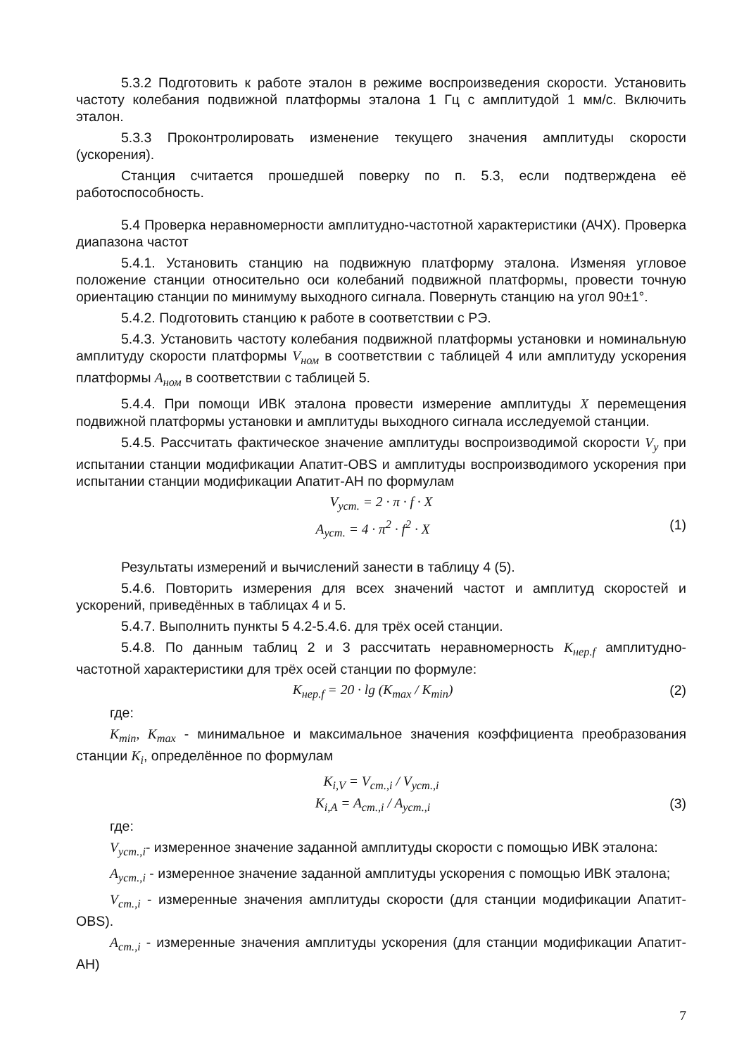5.3.2 Подготовить к работе эталон в режиме воспроизведения скорости. Установить частоту колебания подвижной платформы эталона 1 Гц с амплитудой 1 мм/с. Включить эталон.
5.3.3 Проконтролировать изменение текущего значения амплитуды скорости (ускорения).
Станция считается прошедшей поверку по п. 5.3, если подтверждена её работоспособность.
5.4 Проверка неравномерности амплитудно-частотной характеристики (АЧХ). Проверка диапазона частот
5.4.1. Установить станцию на подвижную платформу эталона. Изменяя угловое положение станции относительно оси колебаний подвижной платформы, провести точную ориентацию станции по минимуму выходного сигнала. Повернуть станцию на угол 90±1°.
5.4.2. Подготовить станцию к работе в соответствии с РЭ.
5.4.3. Установить частоту колебания подвижной платформы установки и номинальную амплитуду скорости платформы V<sub>ном</sub> в соответствии с таблицей 4 или амплитуду ускорения платформы A<sub>ном</sub> в соответствии с таблицей 5.
5.4.4. При помощи ИВК эталона провести измерение амплитуды X перемещения подвижной платформы установки и амплитуды выходного сигнала исследуемой станции.
5.4.5. Рассчитать фактическое значение амплитуды воспроизводимой скорости V<sub>y</sub> при испытании станции модификации Апатит-OBS и амплитуды воспроизводимого ускорения при испытании станции модификации Апатит-АН по формулам
V<sub>уст.</sub> = 2 · π · f · X
A<sub>уст.</sub> = 4 · π<sup>2</sup> · f<sup>2</sup> · X (1)
Результаты измерений и вычислений занести в таблицу 4 (5).
5.4.6. Повторить измерения для всех значений частот и амплитуд скоростей и ускорений, приведённых в таблицах 4 и 5.
5.4.7. Выполнить пункты 5 4.2-5.4.6. для трёх осей станции.
5.4.8. По данным таблиц 2 и 3 рассчитать неравномерность K<sub>нер.f</sub> амплитудно-частотной характеристики для трёх осей станции по формуле:
K<sub>нер.f</sub> = 20 · lg (K<sub>max</sub> / K<sub>min</sub>) (2)
где:
K<sub>min</sub>, K<sub>max</sub> - минимальное и максимальное значения коэффициента преобразования станции K<sub>i</sub>, определённое по формулам
K<sub>i,V</sub> = V<sub>ст.,i</sub> / V<sub>уст.,i</sub>
K<sub>i,A</sub> = A<sub>ст.,i</sub> / A<sub>уст.,i</sub> (3)
где:
V<sub>уст.,i</sub>- измеренное значение заданной амплитуды скорости с помощью ИВК эталона:
A<sub>уст.,i</sub> - измеренное значение заданной амплитуды ускорения с помощью ИВК эталона;
V<sub>ст.,i</sub> - измеренные значения амплитуды скорости (для станции модификации Апатит- OBS).
A<sub>ст.,i</sub> - измеренные значения амплитуды ускорения (для станции модификации Апатит- АН)
7